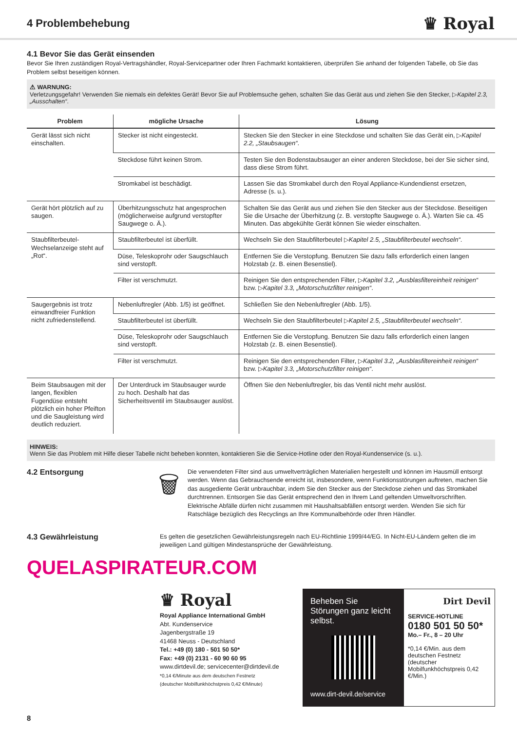4 Problembehebung
♛ Royal
4.1 Bevor Sie das Gerät einsenden
Bevor Sie Ihren zuständigen Royal-Vertragshändler, Royal-Servicepartner oder Ihren Fachmarkt kontaktieren, überprüfen Sie anhand der folgenden Tabelle, ob Sie das Problem selbst beseitigen können.
⚠ WARNUNG:
Verletzungsgefahr! Verwenden Sie niemals ein defektes Gerät! Bevor Sie auf Problemsuche gehen, schalten Sie das Gerät aus und ziehen Sie den Stecker, ▷Kapitel 2.3, „Ausschalten“.
| Problem | mögliche Ursache | Lösung |
| --- | --- | --- |
| Gerät lässt sich nicht einschalten. | Stecker ist nicht eingesteckt. | Stecken Sie den Stecker in eine Steckdose und schalten Sie das Gerät ein, ▷ Kapitel 2.2, „Staubsaugen“ . |
| | Steckdose führt keinen Strom. | Testen Sie den Bodenstaubsauger an einer anderen Steckdose, bei der Sie sicher sind, dass diese Strom führt. |
| | Stromkabel ist beschädigt. | Lassen Sie das Stromkabel durch den Royal Appliance-Kundendienst ersetzen, Adresse (s. u.). |
| Gerät hört plötzlich auf zu saugen. | Überhitzungsschutz hat angesprochen (möglicherweise aufgrund verstopfter Saugwege o. Ä.). | Schalten Sie das Gerät aus und ziehen Sie den Stecker aus der Steckdose. Beseitigen Sie die Ursache der Überhitzung (z. B. verstopfte Saugwege o. Ä.). Warten Sie ca. 45 Minuten. Das abgekühlte Gerät können Sie wieder einschalten. |
| Staubfilterbeutel-Wechselanzeige steht auf „Rot“. | Staubfilterbeutel ist überfüllt. | Wechseln Sie den Staubfilterbeutel ▷ Kapitel 2.5, „Staubfilterbeutel wechseln“ . |
| | Düse, Teleskoprohr oder Saugschlauch sind verstopft. | Entfernen Sie die Verstopfung. Benutzen Sie dazu falls erforderlich einen langen Holzstab (z. B. einen Besenstiel). |
| | Filter ist verschmutzt. | Reinigen Sie den entsprechenden Filter, ▷ Kapitel 3.2, „Ausblasfiltereinheit reinigen“ bzw. ▷ Kapitel 3.3, „Motorschutzfilter reinigen“ . |
| Saugergebnis ist trotz einwandfreier Funktion nicht zufriedenstellend. | Nebenluftregler (Abb. 1/5) ist geöffnet. | Schließen Sie den Nebenluftregler (Abb. 1/5). |
| | Staubfilterbeutel ist überfüllt. | Wechseln Sie den Staubfilterbeutel ▷ Kapitel 2.5, „Staubfilterbeutel wechseln“ . |
| | Düse, Teleskoprohr oder Saugschlauch sind verstopft. | Entfernen Sie die Verstopfung. Benutzen Sie dazu falls erforderlich einen langen Holzstab (z. B. einen Besenstiel). |
| | Filter ist verschmutzt. | Reinigen Sie den entsprechenden Filter, ▷ Kapitel 3.2, „Ausblasfiltereinheit reinigen“ bzw. ▷ Kapitel 3.3, „Motorschutzfilter reinigen“ . |
| Beim Staubsaugen mit der langen, flexiblen Fugendüse entsteht plötzlich ein hoher Pfeifton und die Saugleistung wird deutlich reduziert. | Der Unterdruck im Staubsauger wurde zu hoch. Deshalb hat das Sicherheitsventil im Staubsauger auslöst. | Öffnen Sie den Nebenluftregler, bis das Ventil nicht mehr auslöst. |
HINWEIS:
Wenn Sie das Problem mit Hilfe dieser Tabelle nicht beheben konnten, kontaktieren Sie die Service-Hotline oder den Royal-Kundenservice (s. u.).
4.2 Entsorgung
🗑
Die verwendeten Filter sind aus umweltverträglichen Materialien hergestellt und können im Hausmüll entsorgt werden. Wenn das Gebrauchsende erreicht ist, insbesondere, wenn Funktionsstörungen auftreten, machen Sie das ausgediente Gerät unbrauchbar, indem Sie den Stecker aus der Steckdose ziehen und das Stromkabel durchtrennen. Entsorgen Sie das Gerät entsprechend den in Ihrem Land geltenden Umweltvorschriften. Elektrische Abfälle dürfen nicht zusammen mit Haushaltsabfällen entsorgt werden. Wenden Sie sich für Ratschläge bezüglich des Recyclings an Ihre Kommunalbehörde oder Ihren Händler.
4.3 Gewährleistung
Es gelten die gesetzlichen Gewährleistungsregeln nach EU-Richtlinie 1999/44/EG. In Nicht-EU-Ländern gelten die im jeweiligen Land gültigen Mindestansprüche der Gewährleistung.
QUELASPIRATEUR.COM
♛ Royal
Royal Appliance International GmbH
Abt. Kundenservice
Jagenbergstraße 19
41468 Neuss - Deutschland
Tel.: +49 (0) 180 - 501 50 50*
Fax: +49 (0) 2131 - 60 90 60 95
www.dirtdevil.de; servicecenter@dirtdevil.de
*0,14 €/Minute aus dem deutschen Festnetz
(deutscher Mobilfunkhöchstpreis 0,42 €/Minute)
Beheben Sie Störungen ganz leicht selbst.
www.dirt-devil.de/service
Dirt Devil
SERVICE-HOTLINE
0180 501 50 50*
Mo.– Fr., 8 – 20 Uhr
*0,14 €/Min. aus dem deutschen Festnetz (deutscher Mobilfunkhöchstpreis 0,42 €/Min.)
8